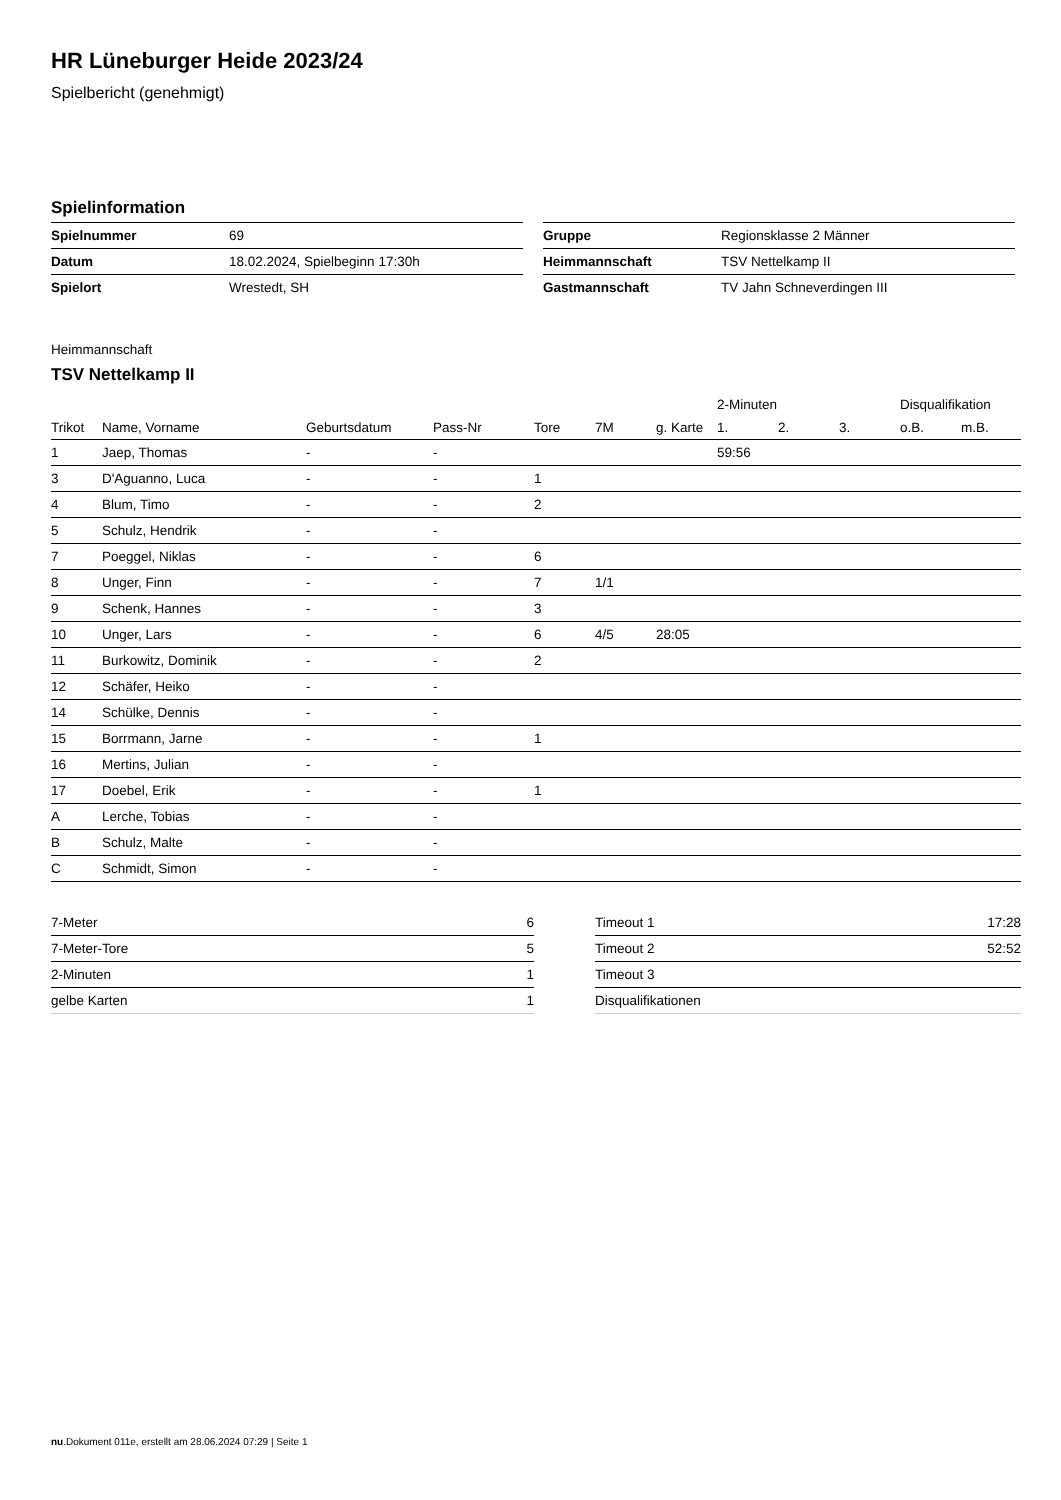HR Lüneburger Heide 2023/24
Spielbericht (genehmigt)
Spielinformation
| Spielnummer | 69 |
| Datum | 18.02.2024, Spielbeginn 17:30h |
| Spielort | Wrestedt, SH |
| Gruppe | Regionsklasse 2 Männer |
| Heimmannschaft | TSV Nettelkamp II |
| Gastmannschaft | TV Jahn Schneverdingen III |
Heimmannschaft
TSV Nettelkamp II
| | | | | | | | 2-Minuten | | | Disqualifikation | |
| --- | --- | --- | --- | --- | --- | --- | --- | --- | --- | --- | --- |
| Trikot | Name, Vorname | Geburtsdatum | Pass-Nr | Tore | 7M | g. Karte | 1. | 2. | 3. | o.B. | m.B. |
| 1 | Jaep, Thomas | - | - | | | | 59:56 | | | | |
| 3 | D'Aguanno, Luca | - | - | 1 | | | | | | | |
| 4 | Blum, Timo | - | - | 2 | | | | | | | |
| 5 | Schulz, Hendrik | - | - | | | | | | | | |
| 7 | Poeggel, Niklas | - | - | 6 | | | | | | | |
| 8 | Unger, Finn | - | - | 7 | 1/1 | | | | | | |
| 9 | Schenk, Hannes | - | - | 3 | | | | | | | |
| 10 | Unger, Lars | - | - | 6 | 4/5 | 28:05 | | | | | |
| 11 | Burkowitz, Dominik | - | - | 2 | | | | | | | |
| 12 | Schäfer, Heiko | - | - | | | | | | | | |
| 14 | Schülke, Dennis | - | - | | | | | | | | |
| 15 | Borrmann, Jarne | - | - | 1 | | | | | | | |
| 16 | Mertins, Julian | - | - | | | | | | | | |
| 17 | Doebel, Erik | - | - | 1 | | | | | | | |
| A | Lerche, Tobias | - | - | | | | | | | | |
| B | Schulz, Malte | - | - | | | | | | | | |
| C | Schmidt, Simon | - | - | | | | | | | | |
| 7-Meter | 6 |
| 7-Meter-Tore | 5 |
| 2-Minuten | 1 |
| gelbe Karten | 1 |
| Timeout 1 | 17:28 |
| Timeout 2 | 52:52 |
| Timeout 3 | |
| Disqualifikationen | |
nu.Dokument 011e, erstellt am 28.06.2024 07:29 | Seite 1